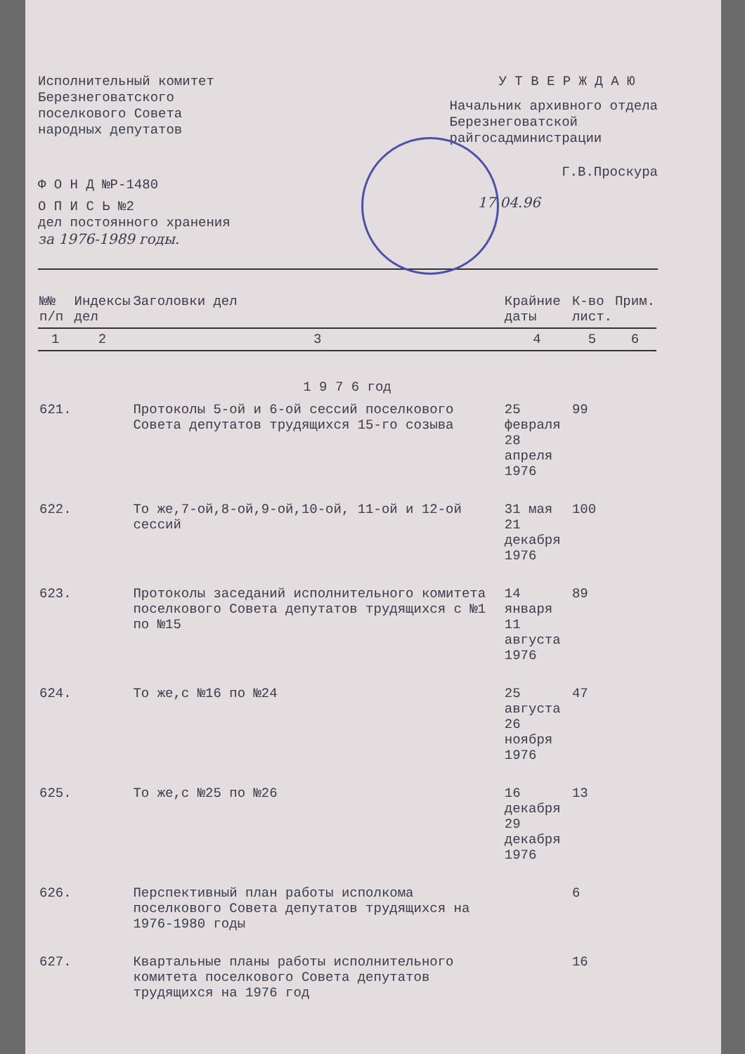Исполнительный комитет
Березнеговатского
поселкового Совета
народных депутатов
Ф О Н Д №Р-1480
О П И С Ь №2
дел постоянного хранения
за 1976-1989 годы.
У Т В Е Р Ж Д А Ю
Начальник архивного отдела
Березнеговатской
райгосадминистрации
Г.В.Проскура
17.04.96
| №№ п/п | Индексы дел | Заголовки дел | Крайние даты | К-во лист. | Прим. |
| --- | --- | --- | --- | --- | --- |
| 1 | 2 | 3 | 4 | 5 | 6 |
| 1 9 7 6 год | | | | | |
| 621. | | Протоколы 5-ой и 6-ой сессий поселкового Совета депутатов трудящихся 15-го созыва | 25 февраля 28 апреля 1976 | 99 | |
| 622. | | То же,7-ой,8-ой,9-ой,10-ой, 11-ой и 12-ой сессий | 31 мая 21 декабря 1976 | 100 | |
| 623. | | Протоколы заседаний исполнительного комитета поселкового Совета депутатов трудящихся с №1 по №15 | 14 января 11 августа 1976 | 89 | |
| 624. | | То же,с №16 по №24 | 25 августа 26 ноября 1976 | 47 | |
| 625. | | То же,с №25 по №26 | 16 декабря 29 декабря 1976 | 13 | |
| 626. | | Перспективный план работы исполкома поселкового Совета депутатов трудящихся на 1976-1980 годы | | 6 | |
| 627. | | Квартальные планы работы исполнительного комитета поселкового Совета депутатов трудящихся на 1976 год | | 16 | |